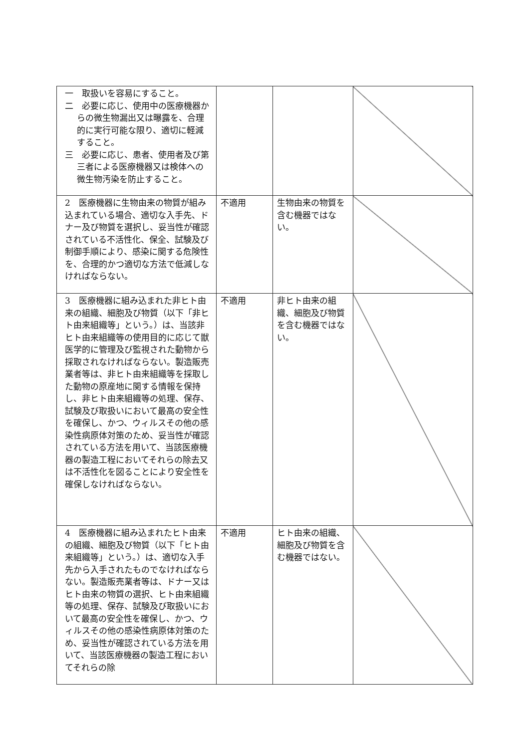| 一 取扱いを容易にすること。 二 必要に応じ、使用中の医療機器からの微生物漏出又は曝露を、合理的に実行可能な限り、適切に軽減すること。 三 必要に応じ、患者、使用者及び第三者による医療機器又は検体への微生物汚染を防止すること。 | | | |
| 2 医療機器に生物由来の物質が組み込まれている場合、適切な入手先、ドナー及び物質を選択し、妥当性が確認されている不活性化、保全、試験及び制御手順により、感染に関する危険性を、合理的かつ適切な方法で低減しなければならない。 | 不適用 | 生物由来の物質を含む機器ではない。 | |
| 3 医療機器に組み込まれた非ヒト由来の組織、細胞及び物質（以下「非ヒト由来組織等」という。）は、当該非ヒト由来組織等の使用目的に応じて獣医学的に管理及び監視された動物から採取されなければならない。製造販売業者等は、非ヒト由来組織等を採取した動物の原産地に関する情報を保持し、非ヒト由来組織等の処理、保存、試験及び取扱いにおいて最高の安全性を確保し、かつ、ウィルスその他の感染性病原体対策のため、妥当性が確認されている方法を用いて、当該医療機器の製造工程においてそれらの除去又は不活性化を図ることにより安全性を確保しなければならない。 | 不適用 | 非ヒト由来の組織、細胞及び物質を含む機器ではない。 | |
| 4 医療機器に組み込まれたヒト由来の組織、細胞及び物質（以下「ヒト由来組織等」という。）は、適切な入手先から入手されたものでなければならない。製造販売業者等は、ドナー又はヒト由来の物質の選択、ヒト由来組織等の処理、保存、試験及び取扱いにおいて最高の安全性を確保し、かつ、ウィルスその他の感染性病原体対策のため、妥当性が確認されている方法を用いて、当該医療機器の製造工程においてそれらの除 | 不適用 | ヒト由来の組織、細胞及び物質を含む機器ではない。 | |